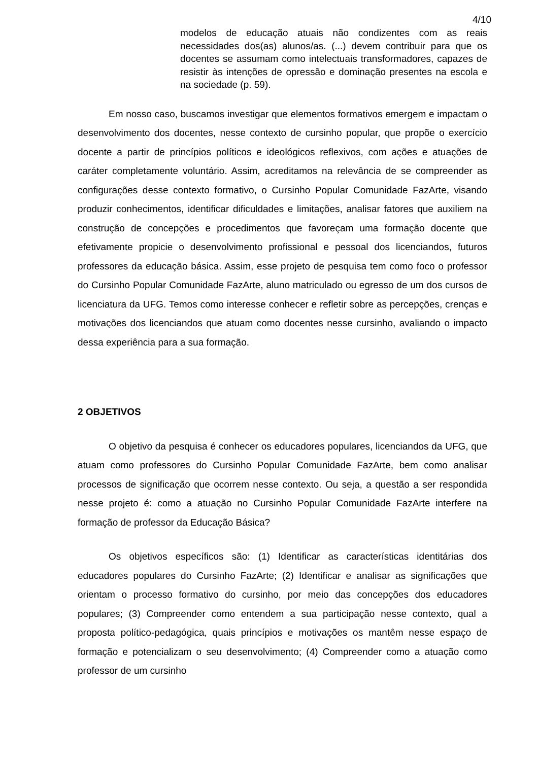4/10
modelos de educação atuais não condizentes com as reais necessidades dos(as) alunos/as. (...) devem contribuir para que os docentes se assumam como intelectuais transformadores, capazes de resistir às intenções de opressão e dominação presentes na escola e na sociedade (p. 59).
Em nosso caso, buscamos investigar que elementos formativos emergem e impactam o desenvolvimento dos docentes, nesse contexto de cursinho popular, que propõe o exercício docente a partir de princípios políticos e ideológicos reflexivos, com ações e atuações de caráter completamente voluntário. Assim, acreditamos na relevância de se compreender as configurações desse contexto formativo, o Cursinho Popular Comunidade FazArte, visando produzir conhecimentos, identificar dificuldades e limitações, analisar fatores que auxiliem na construção de concepções e procedimentos que favoreçam uma formação docente que efetivamente propicie o desenvolvimento profissional e pessoal dos licenciandos, futuros professores da educação básica. Assim, esse projeto de pesquisa tem como foco o professor do Cursinho Popular Comunidade FazArte, aluno matriculado ou egresso de um dos cursos de licenciatura da UFG. Temos como interesse conhecer e refletir sobre as percepções, crenças e motivações dos licenciandos que atuam como docentes nesse cursinho, avaliando o impacto dessa experiência para a sua formação.
2 OBJETIVOS
O objetivo da pesquisa é conhecer os educadores populares, licenciandos da UFG, que atuam como professores do Cursinho Popular Comunidade FazArte, bem como analisar processos de significação que ocorrem nesse contexto. Ou seja, a questão a ser respondida nesse projeto é: como a atuação no Cursinho Popular Comunidade FazArte interfere na formação de professor da Educação Básica?
Os objetivos específicos são: (1) Identificar as características identitárias dos educadores populares do Cursinho FazArte; (2) Identificar e analisar as significações que orientam o processo formativo do cursinho, por meio das concepções dos educadores populares; (3) Compreender como entendem a sua participação nesse contexto, qual a proposta político-pedagógica, quais princípios e motivações os mantêm nesse espaço de formação e potencializam o seu desenvolvimento; (4) Compreender como a atuação como professor de um cursinho